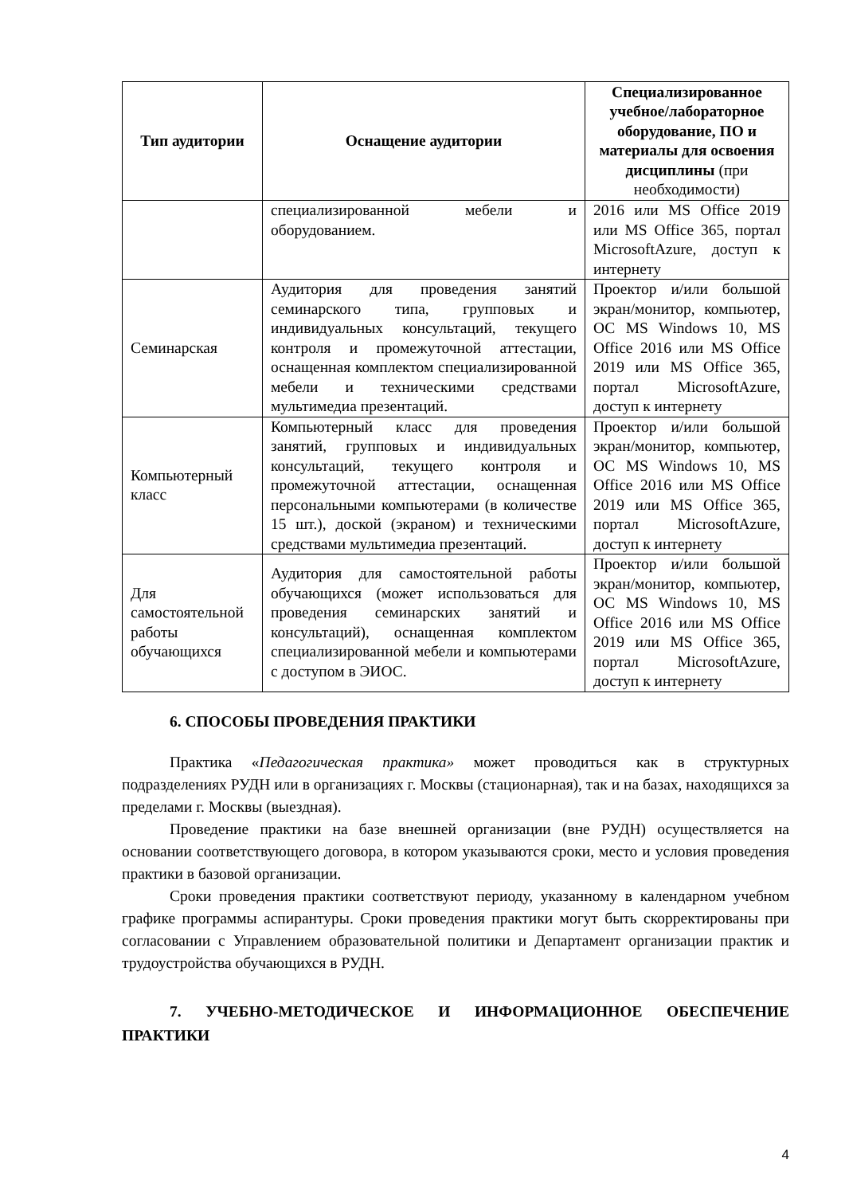| Тип аудитории | Оснащение аудитории | Специализированное учебное/лабораторное оборудование, ПО и материалы для освоения дисциплины (при необходимости) |
| --- | --- | --- |
| | специализированной мебели и оборудованием. | 2016 или MS Office 2019 или MS Office 365, портал MicrosoftAzure, доступ к интернету |
| Семинарская | Аудитория для проведения занятий семинарского типа, групповых и индивидуальных консультаций, текущего контроля и промежуточной аттестации, оснащенная комплектом специализированной мебели и техническими средствами мультимедиа презентаций. | Проектор и/или большой экран/монитор, компьютер, ОС MS Windows 10, MS Office 2016 или MS Office 2019 или MS Office 365, портал MicrosoftAzure, доступ к интернету |
| Компьютерный класс | Компьютерный класс для проведения занятий, групповых и индивидуальных консультаций, текущего контроля и промежуточной аттестации, оснащенная персональными компьютерами (в количестве 15 шт.), доской (экраном) и техническими средствами мультимедиа презентаций. | Проектор и/или большой экран/монитор, компьютер, ОС MS Windows 10, MS Office 2016 или MS Office 2019 или MS Office 365, портал MicrosoftAzure, доступ к интернету |
| Для самостоятельной работы обучающихся | Аудитория для самостоятельной работы обучающихся (может использоваться для проведения семинарских занятий и консультаций), оснащенная комплектом специализированной мебели и компьютерами с доступом в ЭИОС. | Проектор и/или большой экран/монитор, компьютер, ОС MS Windows 10, MS Office 2016 или MS Office 2019 или MS Office 365, портал MicrosoftAzure, доступ к интернету |
6. СПОСОБЫ ПРОВЕДЕНИЯ ПРАКТИКИ
Практика «Педагогическая практика» может проводиться как в структурных подразделениях РУДН или в организациях г. Москвы (стационарная), так и на базах, находящихся за пределами г. Москвы (выездная).
Проведение практики на базе внешней организации (вне РУДН) осуществляется на основании соответствующего договора, в котором указываются сроки, место и условия проведения практики в базовой организации.
Сроки проведения практики соответствуют периоду, указанному в календарном учебном графике программы аспирантуры. Сроки проведения практики могут быть скорректированы при согласовании с Управлением образовательной политики и Департамент организации практик и трудоустройства обучающихся в РУДН.
7. УЧЕБНО-МЕТОДИЧЕСКОЕ И ИНФОРМАЦИОННОЕ ОБЕСПЕЧЕНИЕ ПРАКТИКИ
4